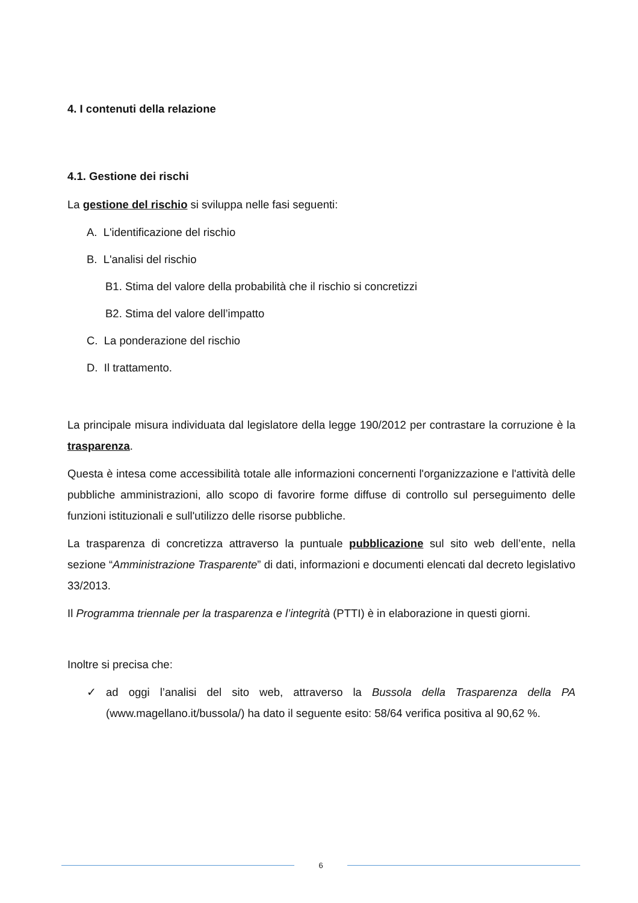4. I contenuti della relazione
4.1. Gestione dei rischi
La gestione del rischio si sviluppa nelle fasi seguenti:
A. L'identificazione del rischio
B. L'analisi del rischio
B1. Stima del valore della probabilità che il rischio si concretizzi
B2. Stima del valore dell’impatto
C. La ponderazione del rischio
D. Il trattamento.
La principale misura individuata dal legislatore della legge 190/2012 per contrastare la corruzione è la trasparenza.
Questa è intesa come accessibilità totale alle informazioni concernenti l'organizzazione e l'attività delle pubbliche amministrazioni, allo scopo di favorire forme diffuse di controllo sul perseguimento delle funzioni istituzionali e sull'utilizzo delle risorse pubbliche.
La trasparenza di concretizza attraverso la puntuale pubblicazione sul sito web dell’ente, nella sezione “Amministrazione Trasparente” di dati, informazioni e documenti elencati dal decreto legislativo 33/2013.
Il Programma triennale per la trasparenza e l’integrità (PTTI) è in elaborazione in questi giorni.
Inoltre si precisa che:
✓
ad oggi l’analisi del sito web, attraverso la Bussola della Trasparenza della PA (www.magellano.it/bussola/) ha dato il seguente esito: 58/64 verifica positiva al 90,62 %.
6